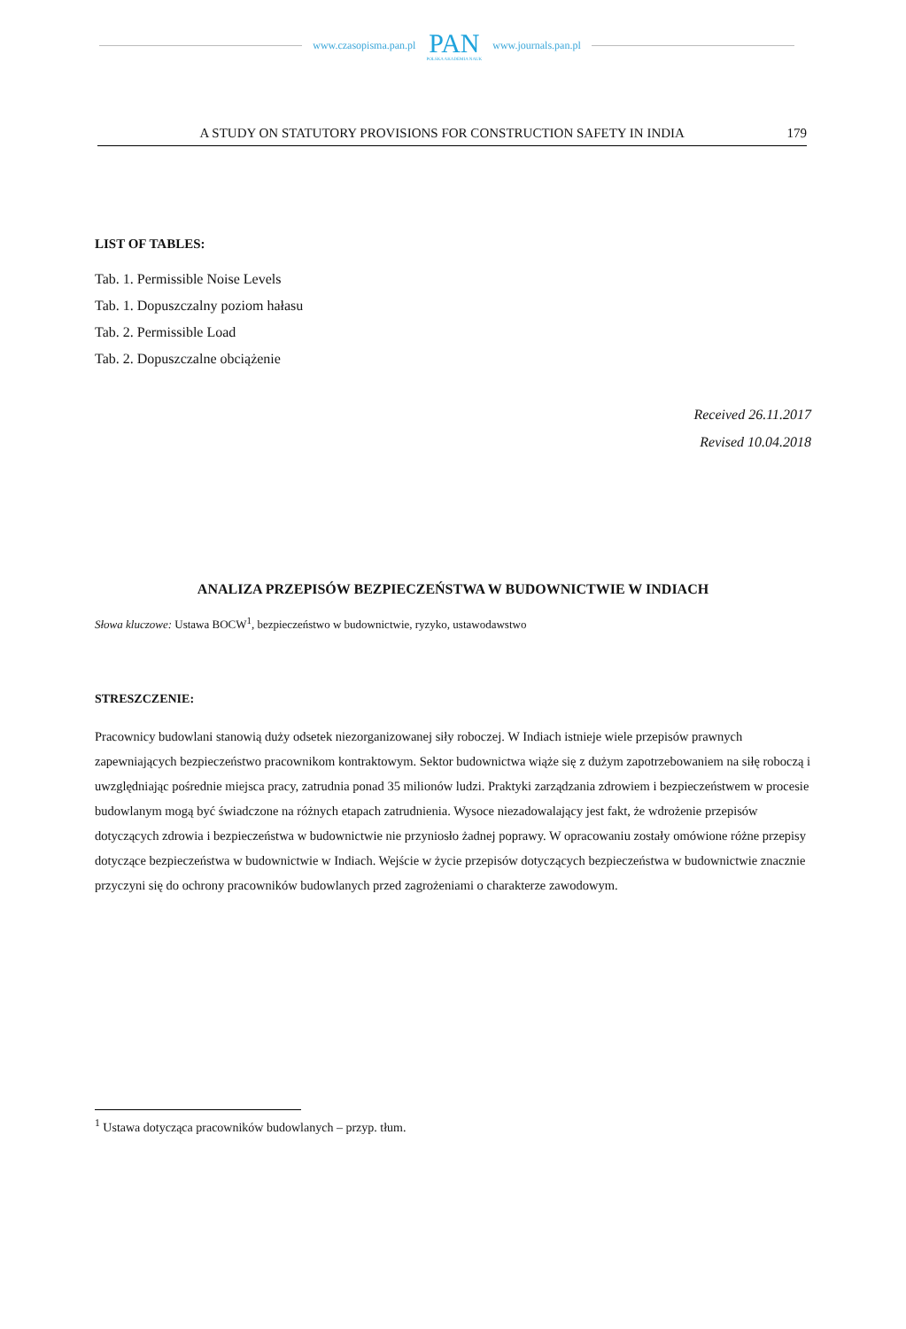www.czasopisma.pan.pl
PAN
POLSKA AKADEMIA NAUK
www.journals.pan.pl
A STUDY ON STATUTORY PROVISIONS FOR CONSTRUCTION SAFETY IN INDIA 179
LIST OF TABLES:
Tab. 1. Permissible Noise Levels
Tab. 1. Dopuszczalny poziom hałasu
Tab. 2. Permissible Load
Tab. 2. Dopuszczalne obciążenie
Received 26.11.2017
Revised 10.04.2018
ANALIZA PRZEPISÓW BEZPIECZEŃSTWA W BUDOWNICTWIE W INDIACH
Słowa kluczowe: Ustawa BOCW<sup>1</sup>, bezpieczeństwo w budownictwie, ryzyko, ustawodawstwo
STRESZCZENIE:
Pracownicy budowlani stanowią duży odsetek niezorganizowanej siły roboczej. W Indiach istnieje wiele przepisów prawnych zapewniających bezpieczeństwo pracownikom kontraktowym. Sektor budownictwa wiąże się z dużym zapotrzebowaniem na siłę roboczą i uwzględniając pośrednie miejsca pracy, zatrudnia ponad 35 milionów ludzi. Praktyki zarządzania zdrowiem i bezpieczeństwem w procesie budowlanym mogą być świadczone na różnych etapach zatrudnienia. Wysoce niezadowalający jest fakt, że wdrożenie przepisów dotyczących zdrowia i bezpieczeństwa w budownictwie nie przyniosło żadnej poprawy. W opracowaniu zostały omówione różne przepisy dotyczące bezpieczeństwa w budownictwie w Indiach. Wejście w życie przepisów dotyczących bezpieczeństwa w budownictwie znacznie przyczyni się do ochrony pracowników budowlanych przed zagrożeniami o charakterze zawodowym.
<sup>1</sup> Ustawa dotycząca pracowników budowlanych – przyp. tłum.